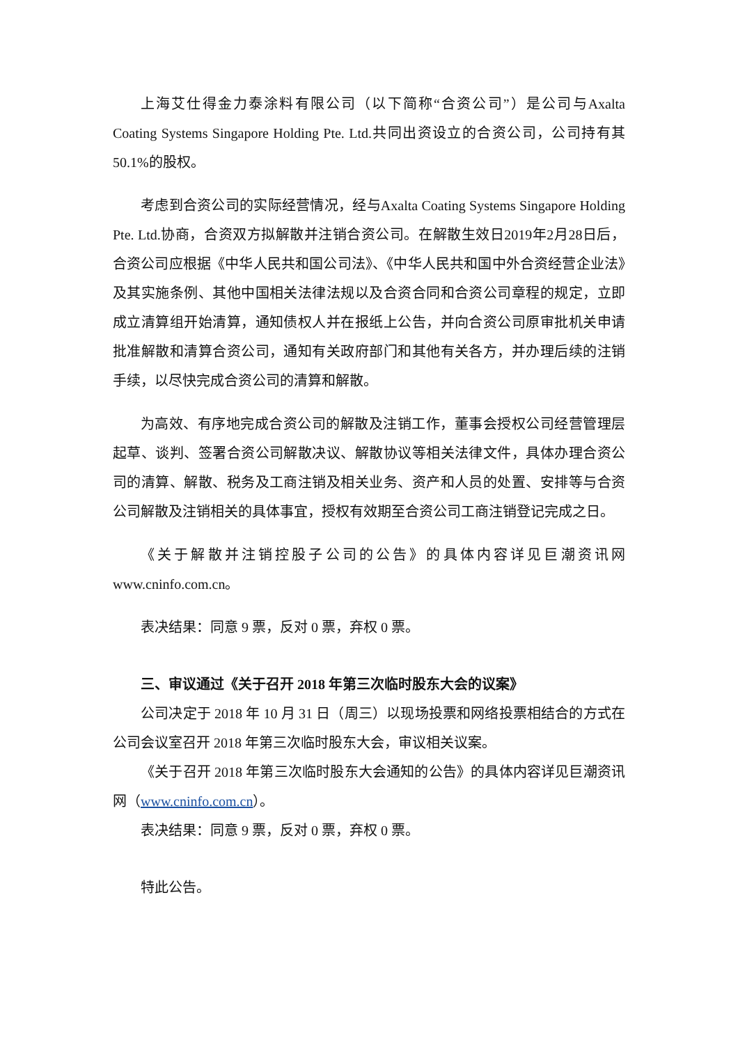上海艾仕得金力泰涂料有限公司（以下简称“合资公司”）是公司与Axalta Coating Systems Singapore Holding Pte. Ltd.共同出资设立的合资公司，公司持有其50.1%的股权。
考虑到合资公司的实际经营情况，经与Axalta Coating Systems Singapore Holding Pte. Ltd.协商，合资双方拟解散并注销合资公司。在解散生效日2019年2月28日后，合资公司应根据《中华人民共和国公司法》、《中华人民共和国中外合资经营企业法》及其实施条例、其他中国相关法律法规以及合资合同和合资公司章程的规定，立即成立清算组开始清算，通知债权人并在报纸上公告，并向合资公司原审批机关申请批准解散和清算合资公司，通知有关政府部门和其他有关各方，并办理后续的注销手续，以尽快完成合资公司的清算和解散。
为高效、有序地完成合资公司的解散及注销工作，董事会授权公司经营管理层起草、谈判、签署合资公司解散决议、解散协议等相关法律文件，具体办理合资公司的清算、解散、税务及工商注销及相关业务、资产和人员的处置、安排等与合资公司解散及注销相关的具体事宜，授权有效期至合资公司工商注销登记完成之日。
《关于解散并注销控股子公司的公告》的具体内容详见巨潮资讯网www.cninfo.com.cn。
表决结果：同意 9 票，反对 0 票，弃权 0 票。
三、审议通过《关于召开 2018 年第三次临时股东大会的议案》
公司决定于 2018 年 10 月 31 日（周三）以现场投票和网络投票相结合的方式在公司会议室召开 2018 年第三次临时股东大会，审议相关议案。
《关于召开 2018 年第三次临时股东大会通知的公告》的具体内容详见巨潮资讯网（www.cninfo.com.cn）。
表决结果：同意 9 票，反对 0 票，弃权 0 票。
特此公告。